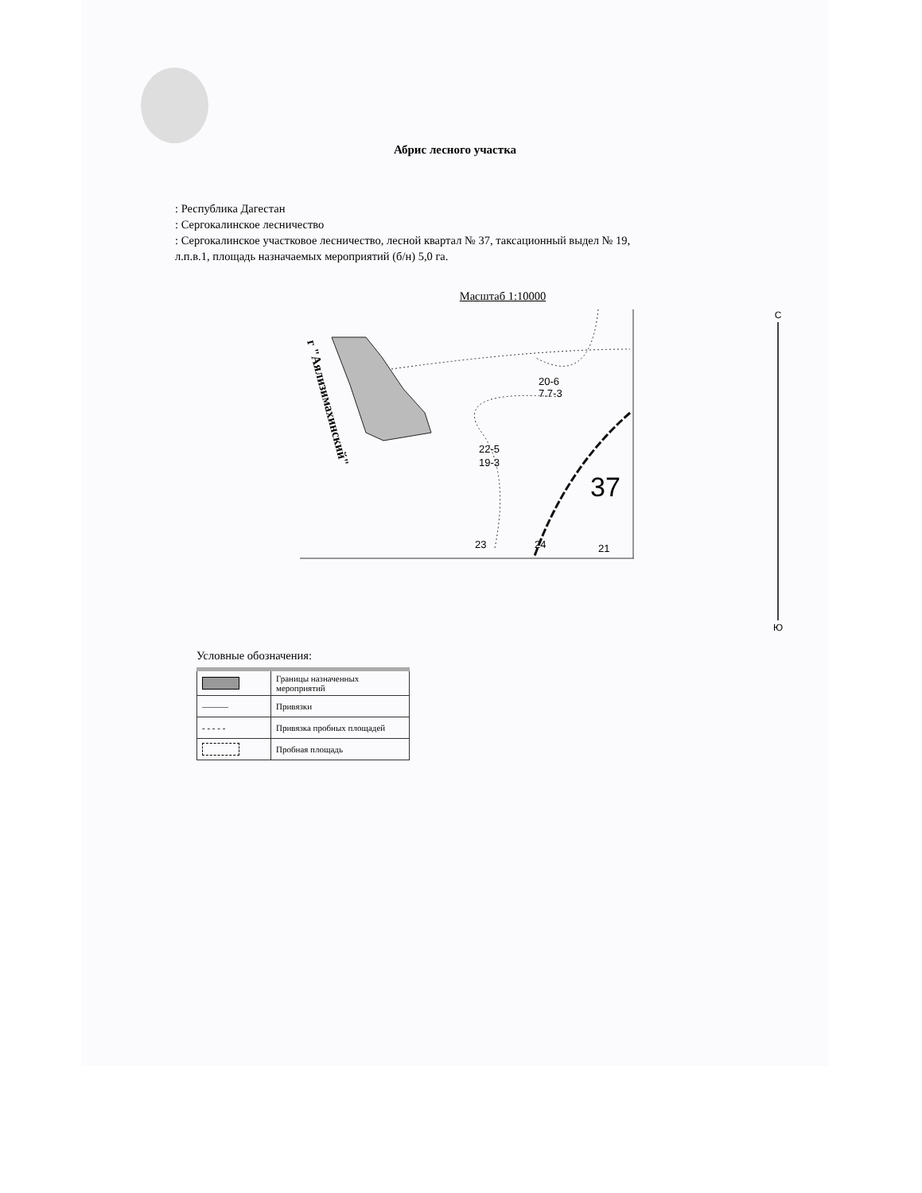Абрис лесного участка
: Республика Дагестан
: Сергокалинское лесничество
: Сергокалинское участковое лесничество, лесной квартал № 37, таксационный выдел № 19, л.п.в.1, площадь назначаемых мероприятий (б/н) 5,0 га.
Масштаб 1:10000
20-6
7.7-3
22-5
19-3
37
23
24
21
г "Аялизимахинский"
С
Ю
Условные обозначения:
| | Границы назначенных мероприятий |
| ——— | Привязки |
| - - - - - | Привязка пробных площадей |
| | Пробная площадь |